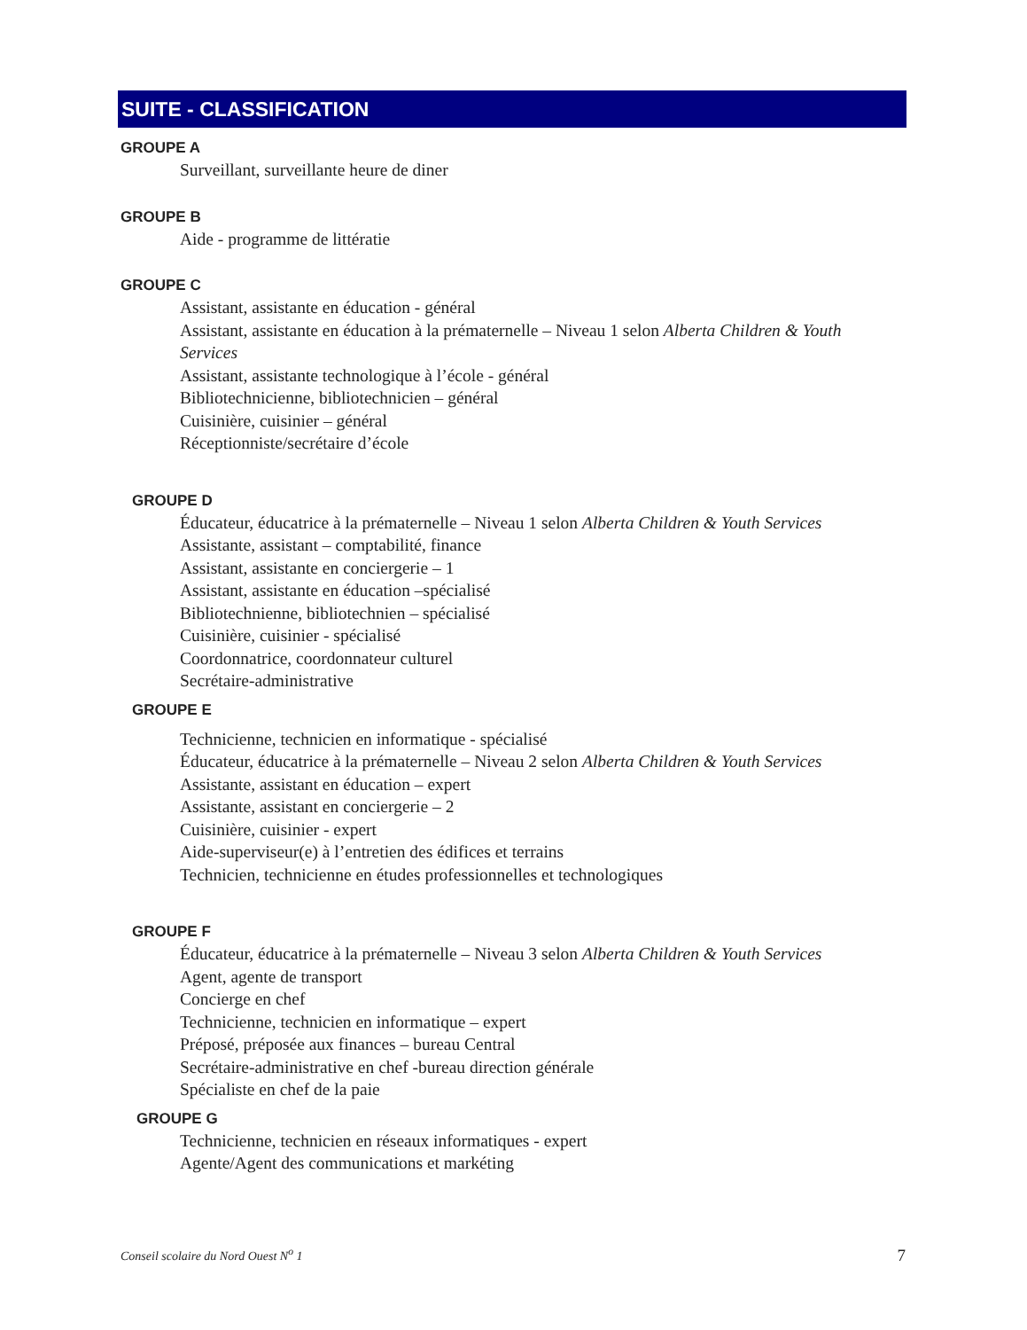SUITE - CLASSIFICATION
GROUPE A
Surveillant, surveillante heure de diner
GROUPE B
Aide - programme de littératie
GROUPE C
Assistant, assistante en éducation - général
Assistant, assistante en éducation à la prématernelle – Niveau 1 selon Alberta Children & Youth Services
Assistant, assistante technologique à l’école - général
Bibliotechnicienne, bibliotechnicien – général
Cuisinière, cuisinier – général
Réceptionniste/secrétaire d’école
GROUPE D
Éducateur, éducatrice à la prématernelle – Niveau 1 selon Alberta Children & Youth Services
Assistante, assistant – comptabilité, finance
Assistant, assistante en conciergerie – 1
Assistant, assistante en éducation –spécialisé
Bibliotechnienne, bibliotechnien – spécialisé
Cuisinière, cuisinier - spécialisé
Coordonnatrice, coordonnateur culturel
Secrétaire-administrative
GROUPE E
Technicienne, technicien en informatique - spécialisé
Éducateur, éducatrice à la prématernelle – Niveau 2 selon Alberta Children & Youth Services
Assistante, assistant en éducation – expert
Assistante, assistant en conciergerie – 2
Cuisinière, cuisinier - expert
Aide-superviseur(e) à l’entretien des édifices et terrains
Technicien, technicienne en études professionnelles et technologiques
GROUPE F
Éducateur, éducatrice à la prématernelle – Niveau 3 selon Alberta Children & Youth Services
Agent, agente de transport
Concierge en chef
Technicienne, technicien en informatique – expert
Préposé, préposée aux finances – bureau Central
Secrétaire-administrative en chef -bureau direction générale
Spécialiste en chef de la paie
GROUPE G
Technicienne, technicien en réseaux informatiques - expert
Agente/Agent des communications et markéting
Conseil scolaire du Nord Ouest N<sup>o</sup> 1 7